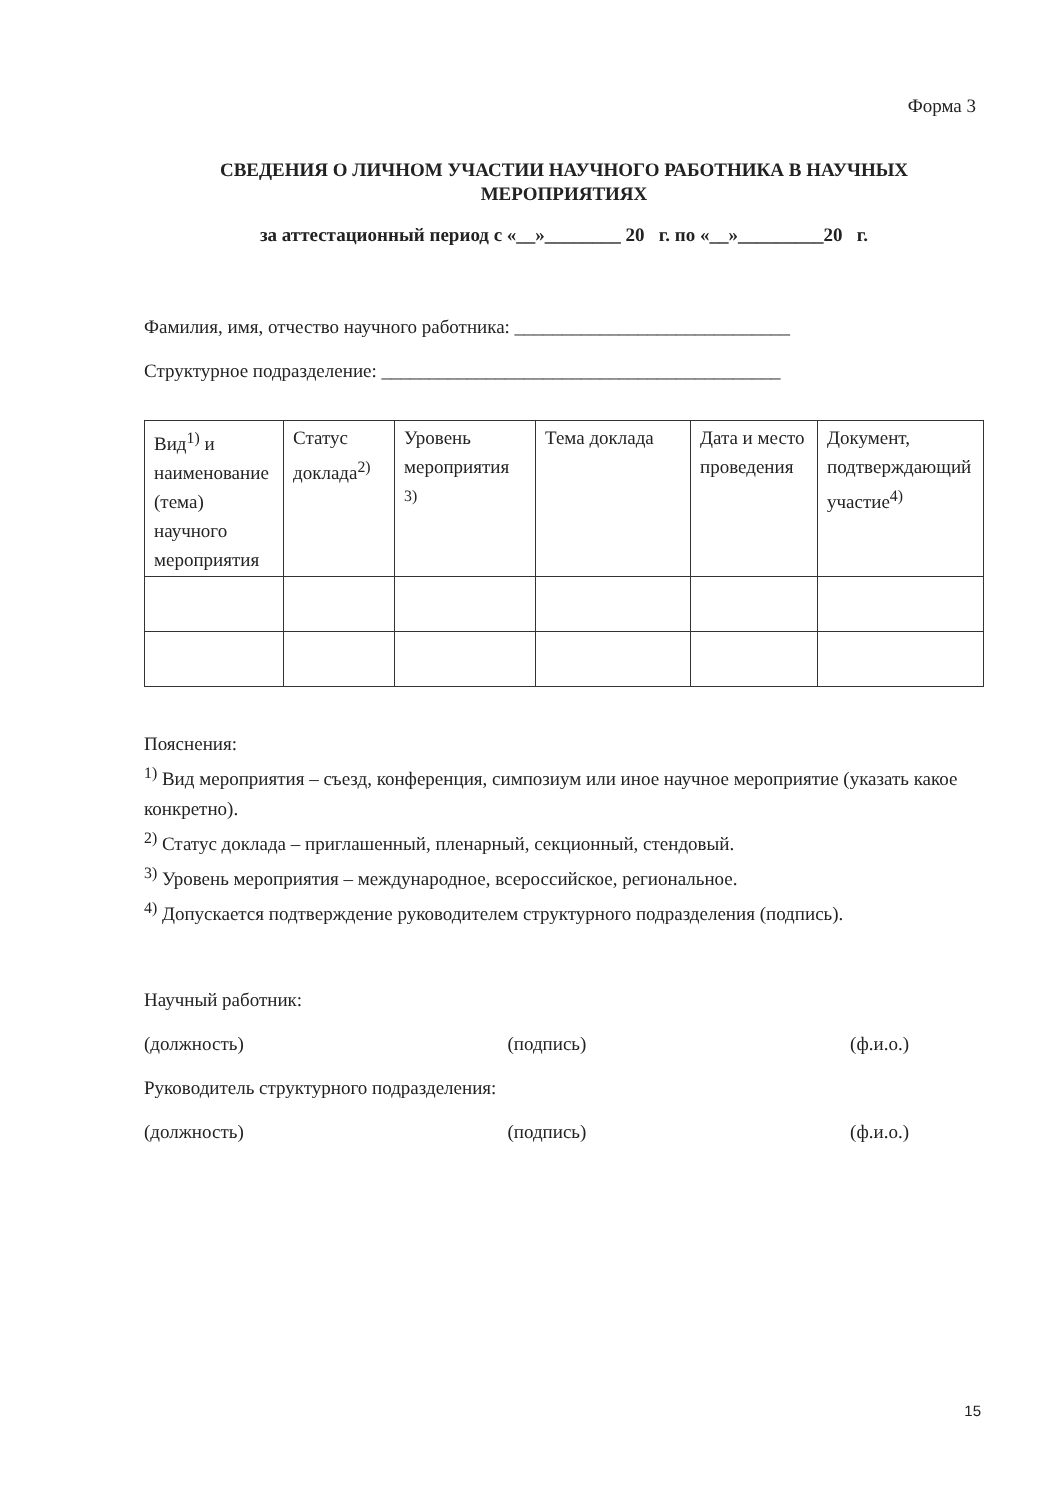Форма 3
СВЕДЕНИЯ О ЛИЧНОМ УЧАСТИИ НАУЧНОГО РАБОТНИКА В НАУЧНЫХ МЕРОПРИЯТИЯХ
за аттестационный период с «__»________ 20 г. по «__»_________20 г.
Фамилия, имя, отчество научного работника: _____________________________
Структурное подразделение: __________________________________________
| Вид<sup>1)</sup> и наименование (тема) научного мероприятия | Статус доклада<sup>2)</sup> | Уровень мероприятия <sup>3)</sup> | Тема доклада | Дата и место проведения | Документ, подтверждающий участие<sup>4)</sup> |
Пояснения:
<sup>1)</sup> Вид мероприятия – съезд, конференция, симпозиум или иное научное мероприятие (указать какое конкретно).
<sup>2)</sup> Статус доклада – приглашенный, пленарный, секционный, стендовый.
<sup>3)</sup> Уровень мероприятия – международное, всероссийское, региональное.
<sup>4)</sup> Допускается подтверждение руководителем структурного подразделения (подпись).
Научный работник:
(должность) (подпись) (ф.и.о.)
Руководитель структурного подразделения:
(должность) (подпись) (ф.и.о.)
15